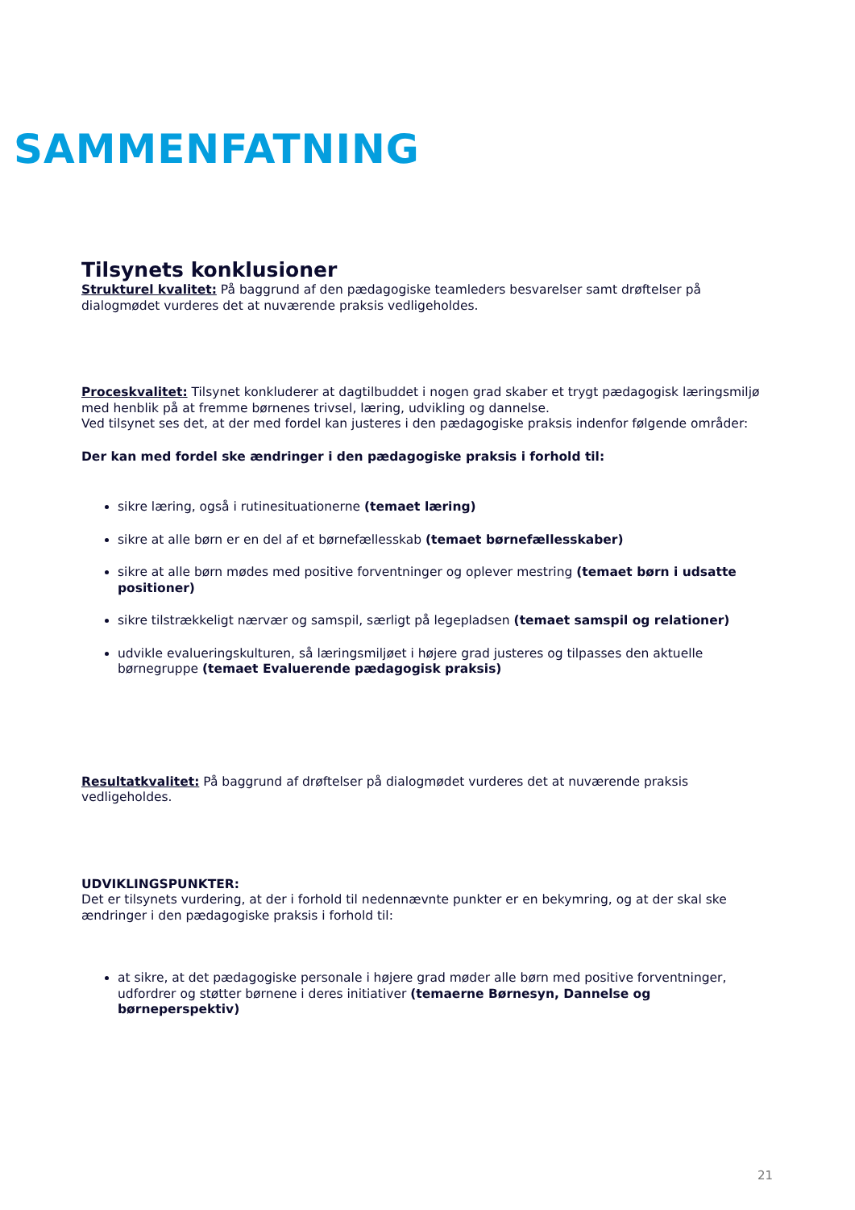SAMMENFATNING
Tilsynets konklusioner
Strukturel kvalitet: På baggrund af den pædagogiske teamleders besvarelser samt drøftelser på dialogmødet vurderes det at nuværende praksis vedligeholdes.
Proceskvalitet: Tilsynet konkluderer at dagtilbuddet i nogen grad skaber et trygt pædagogisk læringsmiljø med henblik på at fremme børnenes trivsel, læring, udvikling og dannelse.
Ved tilsynet ses det, at der med fordel kan justeres i den pædagogiske praksis indenfor følgende områder:
Der kan med fordel ske ændringer i den pædagogiske praksis i forhold til:
sikre læring, også i rutinesituationerne (temaet læring)
sikre at alle børn er en del af et børnefællesskab (temaet børnefællesskaber)
sikre at alle børn mødes med positive forventninger og oplever mestring (temaet børn i udsatte positioner)
sikre tilstrækkeligt nærvær og samspil, særligt på legepladsen (temaet samspil og relationer)
udvikle evalueringskulturen, så læringsmiljøet i højere grad justeres og tilpasses den aktuelle børnegruppe (temaet Evaluerende pædagogisk praksis)
Resultatkvalitet: På baggrund af drøftelser på dialogmødet vurderes det at nuværende praksis vedligeholdes.
UDVIKLINGSPUNKTER:
Det er tilsynets vurdering, at der i forhold til nedennævnte punkter er en bekymring, og at der skal ske ændringer i den pædagogiske praksis i forhold til:
at sikre, at det pædagogiske personale i højere grad møder alle børn med positive forventninger, udfordrer og støtter børnene i deres initiativer (temaerne Børnesyn, Dannelse og børneperspektiv)
21